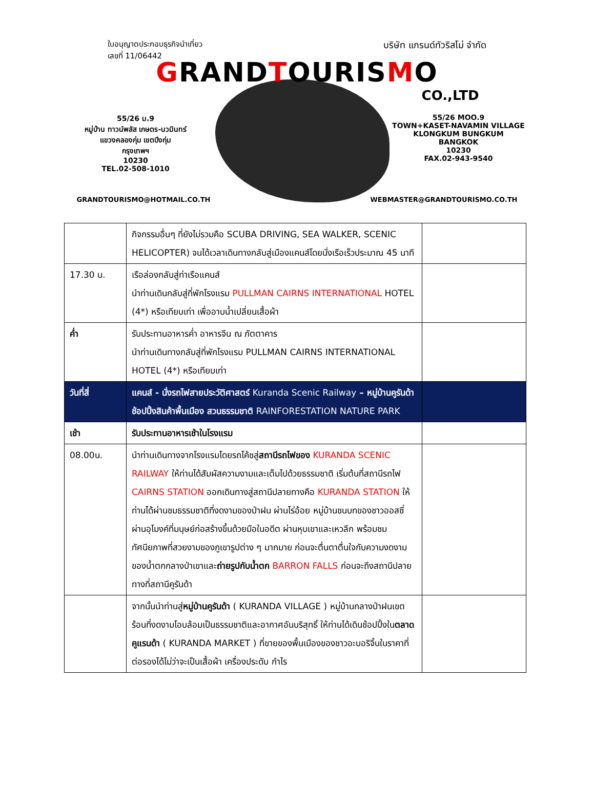ใบอนุญาตประกอบธุรกิจนำเที่ยว
เลขที่ 11/06442 บริษัท แกรนด์ทัวริสโม่ จำกัด
GRANDTOURISMO
CO.,LTD
55/26 ม.9
หมู่บ้าน ทาวน์พลัส เกษตร-นวมินทร์
แขวงคลองกุ่ม เขตบึงกุ่ม
กรุงเทพฯ
10230
TEL.02-508-1010
55/26 MOO.9
TOWN+KASET-NAVAMIN VILLAGE
KLONGKUM BUNGKUM
BANGKOK
10230
FAX.02-943-9540
GRANDTOURISMO@HOTMAIL.CO.TH WEBMASTER@GRANDTOURISMO.CO.TH
| | กิจกรรมอื่นๆ ที่ยังไม่รวมคือ SCUBA DRIVING, SEA WALKER, SCENIC HELICOPTER) จนได้เวลาเดินทางกลับสู่เมืองแคนส์โดยนั่งเรือเร็วประมาณ 45 นาที | |
| 17.30 น. | เรือล่องกลับสู่ท่าเรือแคนส์ นำท่านเดินกลับสู่ที่พักโรงแรม PULLMAN CAIRNS INTERNATIONAL HOTEL (4*) หรือเทียบเท่า เพื่ออาบน้ำเปลี่ยนเสื้อผ้า | |
| ค่ำ | รับประทานอาหารค่ำ อาหารจีน ณ ภัตตาคาร นำท่านเดินทางกลับสู่ที่พักโรงแรม PULLMAN CAIRNS INTERNATIONAL HOTEL (4*) หรือเทียบเท่า | |
| วันที่สี่ | แคนส์ - นั่งรถไฟสายประวัติศาสตร์ Kuranda Scenic Railway – หมู่บ้านคูรันด้า ช้อปปิ้งสินค้าพื้นเมือง สวนธรรมชาติ RAINFORESTATION NATURE PARK | |
| เช้า | รับประทานอาหารเช้าในโรงแรม | |
| 08.00น. | นำท่านเดินทางจากโรงแรมโดยรถโค้ชสู่ สถานีรถไฟของ KURANDA SCENIC RAILWAY ให้ท่านได้สัมผัสความงามและเต็มไปด้วยธรรมชาติ เริ่มต้นที่สถานีรถไฟ CAIRNS STATION ออกเดินทางสู่สถานีปลายทางคือ KURANDA STATION ให้ท่านได้ผ่านชมธรรมชาติที่งดงามของป่าฝน ผ่านไร่อ้อย หมู่บ้านชนบทของชาวออสซี่ ผ่านอุโมงค์ที่มนุษย์ก่อสร้างขึ้นด้วยมือในอดีต ผ่านหุบเขาและเหวลึก พร้อมชมทัศนียภาพที่สวยงามของภูเขารูปต่าง ๆ มากมาย ก่อนจะตื่นตาตื่นใจกับความงดงามของน้ำตกกลางป่าเขาและ ถ่ายรูปกับน้ำตก BARRON FALLS ก่อนจะถึงสถานีปลายทางที่สถานีคูรันด้า | |
| | จากนั้นนำท่านสู่ หมู่บ้านคูรันด้า ( KURANDA VILLAGE ) หมู่บ้านกลางป่าฝนเขตร้อนที่งดงามโอบล้อมเป็นธรรมชาติและอากาศอันบริสุทธิ์ ให้ท่านได้เดินช้อปปิ้งใน ตลาดคูแรนด้า ( KURANDA MARKET ) ที่ขายของพื้นเมืองของชาวอะบอริจิ้นในราคาที่ต่อรองได้ไม่ว่าจะเป็นเสื้อผ้า เครื่องประดับ กำไร | |